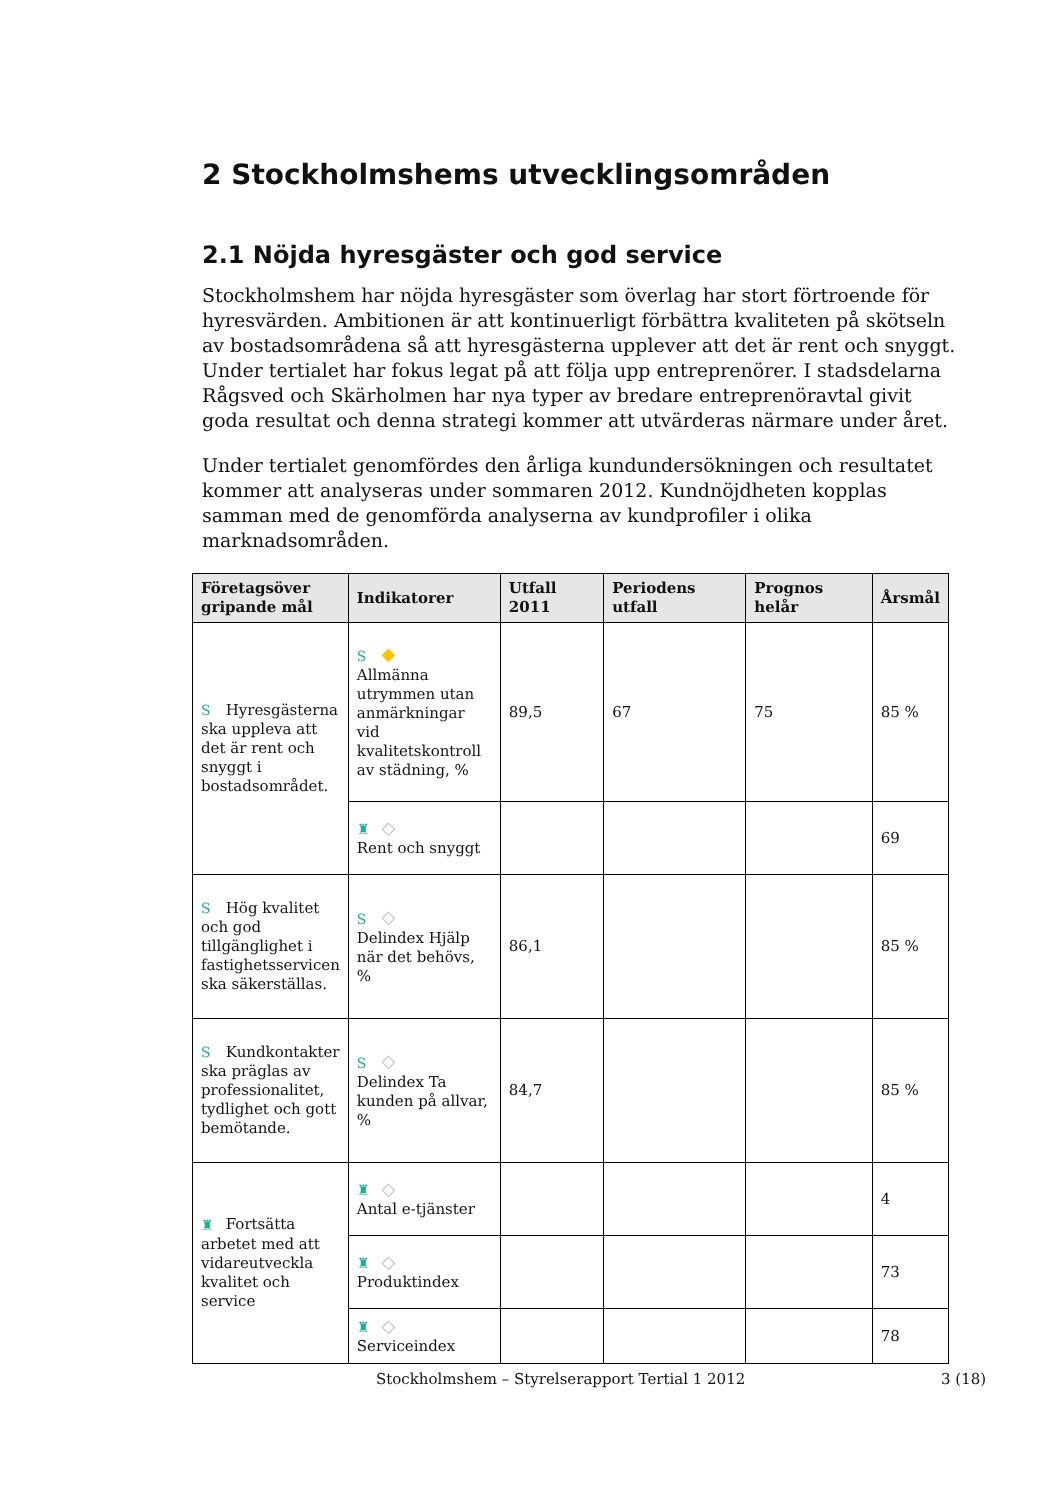2 Stockholmshems utvecklingsområden
2.1 Nöjda hyresgäster och god service
Stockholmshem har nöjda hyresgäster som överlag har stort förtroende för hyresvärden. Ambitionen är att kontinuerligt förbättra kvaliteten på skötseln av bostadsområdena så att hyresgästerna upplever att det är rent och snyggt. Under tertialet har fokus legat på att följa upp entreprenörer. I stadsdelarna Rågsved och Skärholmen har nya typer av bredare entreprenöravtal givit goda resultat och denna strategi kommer att utvärderas närmare under året.
Under tertialet genomfördes den årliga kundundersökningen och resultatet kommer att analyseras under sommaren 2012. Kundnöjdheten kopplas samman med de genomförda analyserna av kundprofiler i olika marknadsområden.
| Företagsöver gripande mål | Indikatorer | Utfall 2011 | Periodens utfall | Prognos helår | Årsmål |
| --- | --- | --- | --- | --- | --- |
| S Hyresgästerna ska uppleva att det är rent och snyggt i bostadsområdet. | S ◆ Allmänna utrymmen utan anmärkningar vid kvalitetskontroll av städning, % | 89,5 | 67 | 75 | 85 % |
| | ♜ ◇ Rent och snyggt | | | | 69 |
| S Hög kvalitet och god tillgänglighet i fastighetsservicen ska säkerställas. | S ◇ Delindex Hjälp när det behövs, % | 86,1 | | | 85 % |
| S Kundkontakter ska präglas av professionalitet, tydlighet och gott bemötande. | S ◇ Delindex Ta kunden på allvar, % | 84,7 | | | 85 % |
| ♜ Fortsätta arbetet med att vidareutveckla kvalitet och service | ♜ ◇ Antal e-tjänster | | | | 4 |
| | ♜ ◇ Produktindex | | | | 73 |
| | ♜ ◇ Serviceindex | | | | 78 |
Stockholmshem – Styrelserapport Tertial 1 2012 3 (18)